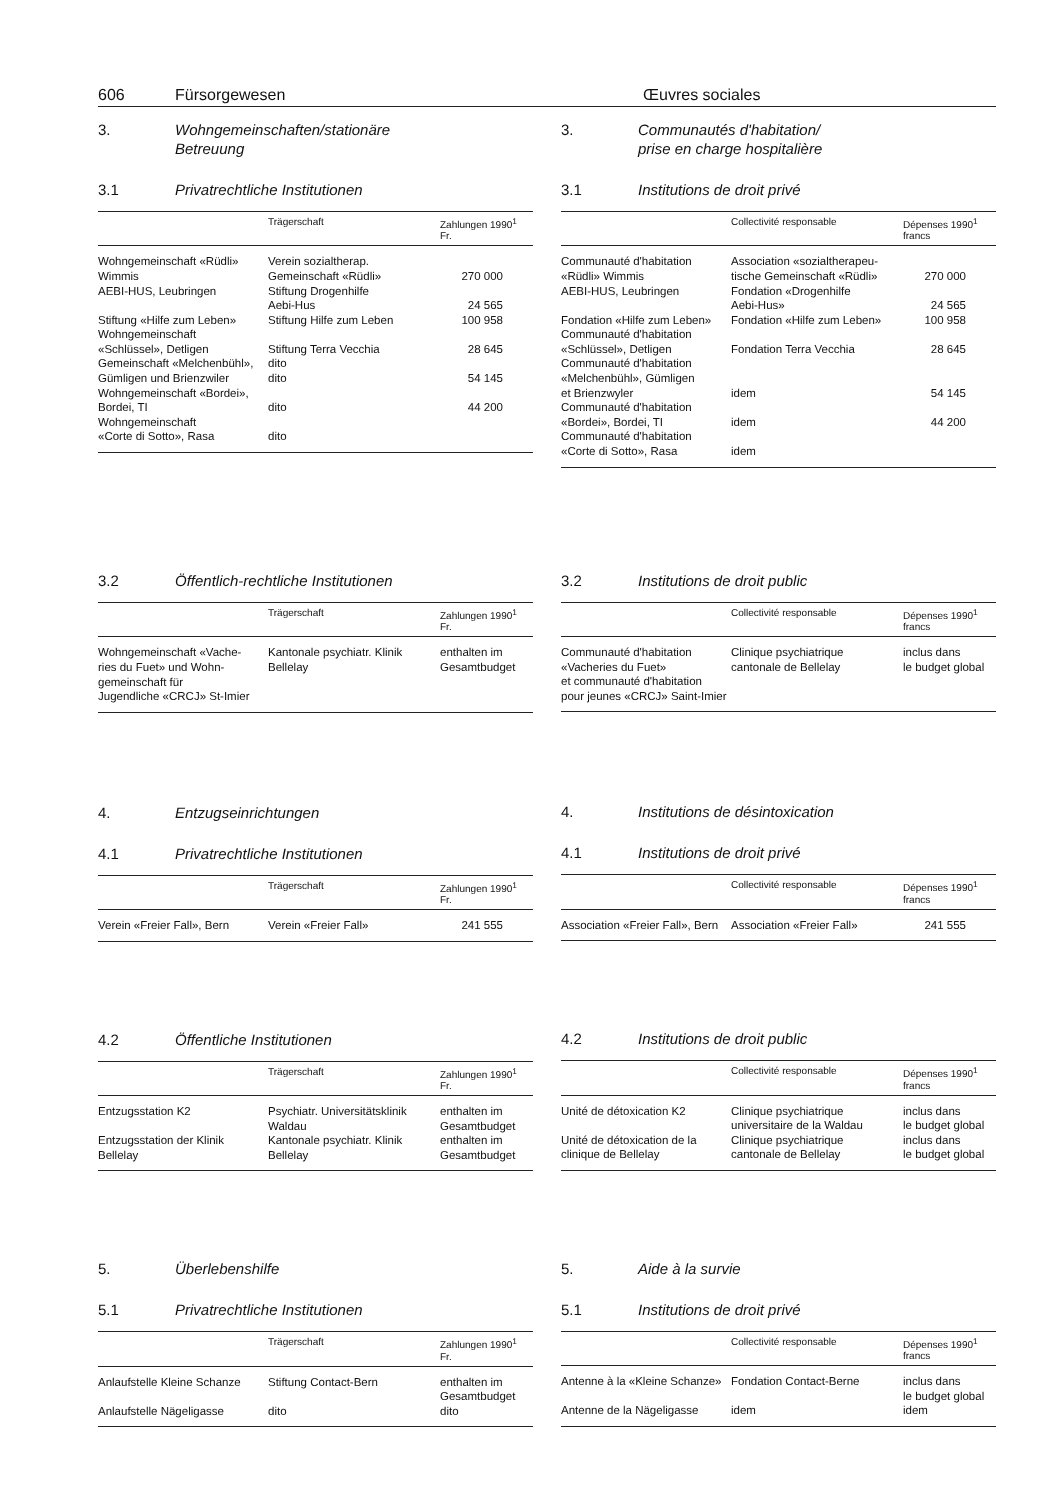606 Fürsorgewesen Œuvres sociales
3. Wohngemeinschaften/stationäre
Betreuung
3.1 Privatrechtliche Institutionen
| | Trägerschaft | Zahlungen 1990<sup>1</sup> Fr. |
| --- | --- | --- |
| Wohngemeinschaft «Rüdli» Wimmis | Verein sozialtherap. Gemeinschaft «Rüdli» | 270 000 |
| AEBI-HUS, Leubringen | Stiftung Drogenhilfe Aebi-Hus | 24 565 |
| Stiftung «Hilfe zum Leben» | Stiftung Hilfe zum Leben | 100 958 |
| Wohngemeinschaft «Schlüssel», Detligen | Stiftung Terra Vecchia | 28 645 |
| Gemeinschaft «Melchenbühl», Gümligen und Brienzwiler | dito dito | 54 145 |
| Wohngemeinschaft «Bordei», Bordei, TI | dito | 44 200 |
| Wohngemeinschaft «Corte di Sotto», Rasa | dito | |
3.2 Öffentlich-rechtliche Institutionen
| | Trägerschaft | Zahlungen 1990<sup>1</sup> Fr. |
| --- | --- | --- |
| Wohngemeinschaft «Vache- ries du Fuet» und Wohn- gemeinschaft für Jugendliche «CRCJ» St-Imier | Kantonale psychiatr. Klinik Bellelay | enthalten im Gesamtbudget |
4. Entzugseinrichtungen
4.1 Privatrechtliche Institutionen
| | Trägerschaft | Zahlungen 1990<sup>1</sup> Fr. |
| --- | --- | --- |
| Verein «Freier Fall», Bern | Verein «Freier Fall» | 241 555 |
4.2 Öffentliche Institutionen
| | Trägerschaft | Zahlungen 1990<sup>1</sup> Fr. |
| --- | --- | --- |
| Entzugsstation K2 | Psychiatr. Universitätsklinik Waldau | enthalten im Gesamtbudget |
| Entzugsstation der Klinik Bellelay | Kantonale psychiatr. Klinik Bellelay | enthalten im Gesamtbudget |
5. Überlebenshilfe
5.1 Privatrechtliche Institutionen
| | Trägerschaft | Zahlungen 1990<sup>1</sup> Fr. |
| --- | --- | --- |
| Anlaufstelle Kleine Schanze | Stiftung Contact-Bern | enthalten im Gesamtbudget |
| Anlaufstelle Nägeligasse | dito | dito |
3. Communautés d'habitation/
prise en charge hospitalière
3.1 Institutions de droit privé
| | Collectivité responsable | Dépenses 1990<sup>1</sup> francs |
| --- | --- | --- |
| Communauté d'habitation «Rüdli» Wimmis | Association «sozialtherapeu- tische Gemeinschaft «Rüdli» | 270 000 |
| AEBI-HUS, Leubringen | Fondation «Drogenhilfe Aebi-Hus» | 24 565 |
| Fondation «Hilfe zum Leben» | Fondation «Hilfe zum Leben» | 100 958 |
| Communauté d'habitation «Schlüssel», Detligen | Fondation Terra Vecchia | 28 645 |
| Communauté d'habitation «Melchenbühl», Gümligen et Brienzwyler | idem | 54 145 |
| Communauté d'habitation «Bordei», Bordei, TI | idem | 44 200 |
| Communauté d'habitation «Corte di Sotto», Rasa | idem | |
3.2 Institutions de droit public
| | Collectivité responsable | Dépenses 1990<sup>1</sup> francs |
| --- | --- | --- |
| Communauté d'habitation «Vacheries du Fuet» et communauté d'habitation pour jeunes «CRCJ» Saint-Imier | Clinique psychiatrique cantonale de Bellelay | inclus dans le budget global |
4. Institutions de désintoxication
4.1 Institutions de droit privé
| | Collectivité responsable | Dépenses 1990<sup>1</sup> francs |
| --- | --- | --- |
| Association «Freier Fall», Bern | Association «Freier Fall» | 241 555 |
4.2 Institutions de droit public
| | Collectivité responsable | Dépenses 1990<sup>1</sup> francs |
| --- | --- | --- |
| Unité de détoxication K2 | Clinique psychiatrique universitaire de la Waldau | inclus dans le budget global |
| Unité de détoxication de la clinique de Bellelay | Clinique psychiatrique cantonale de Bellelay | inclus dans le budget global |
5. Aide à la survie
5.1 Institutions de droit privé
| | Collectivité responsable | Dépenses 1990<sup>1</sup> francs |
| --- | --- | --- |
| Antenne à la «Kleine Schanze» | Fondation Contact-Berne | inclus dans le budget global |
| Antenne de la Nägeligasse | idem | idem |